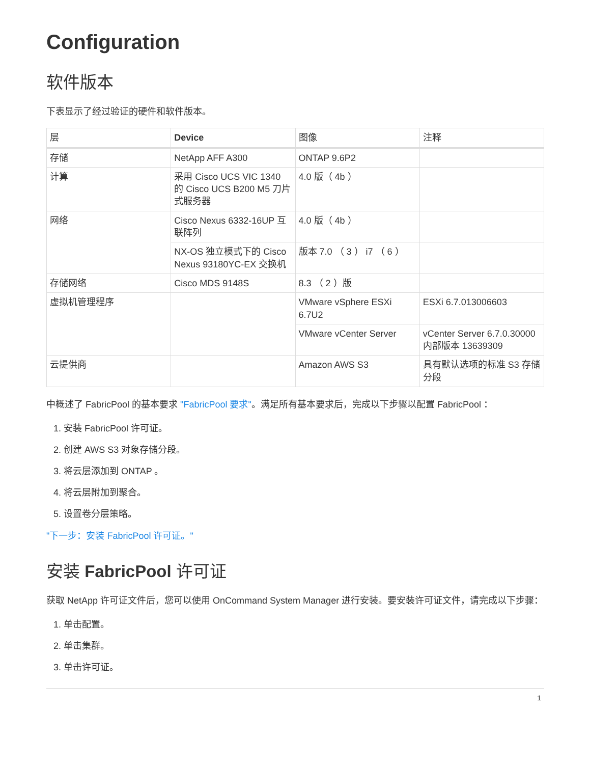Configuration
软件版本
下表显示了经过验证的硬件和软件版本。
| 层 | Device | 图像 | 注释 |
| --- | --- | --- | --- |
| 存储 | NetApp AFF A300 | ONTAP 9.6P2 | |
| 计算 | 采用 Cisco UCS VIC 1340 的 Cisco UCS B200 M5 刀片式服务器 | 4.0 版（ 4b ） | |
| 网络 | Cisco Nexus 6332-16UP 互联阵列 | 4.0 版（ 4b ） | |
| | NX-OS 独立模式下的 Cisco Nexus 93180YC-EX 交换机 | 版本 7.0 （ 3 ） i7 （ 6 ） | |
| 存储网络 | Cisco MDS 9148S | 8.3 （ 2 ）版 | |
| 虚拟机管理程序 | | VMware vSphere ESXi 6.7U2 | ESXi 6.7.013006603 |
| | | VMware vCenter Server | vCenter Server 6.7.0.30000 内部版本 13639309 |
| 云提供商 | | Amazon AWS S3 | 具有默认选项的标准 S3 存储分段 |
中概述了 FabricPool 的基本要求 "FabricPool 要求"。满足所有基本要求后，完成以下步骤以配置 FabricPool ：
1. 安装 FabricPool 许可证。
2. 创建 AWS S3 对象存储分段。
3. 将云层添加到 ONTAP 。
4. 将云层附加到聚合。
5. 设置卷分层策略。
"下一步：安装 FabricPool 许可证。"
安装 FabricPool 许可证
获取 NetApp 许可证文件后，您可以使用 OnCommand System Manager 进行安装。要安装许可证文件，请完成以下步骤：
1. 单击配置。
2. 单击集群。
3. 单击许可证。
1